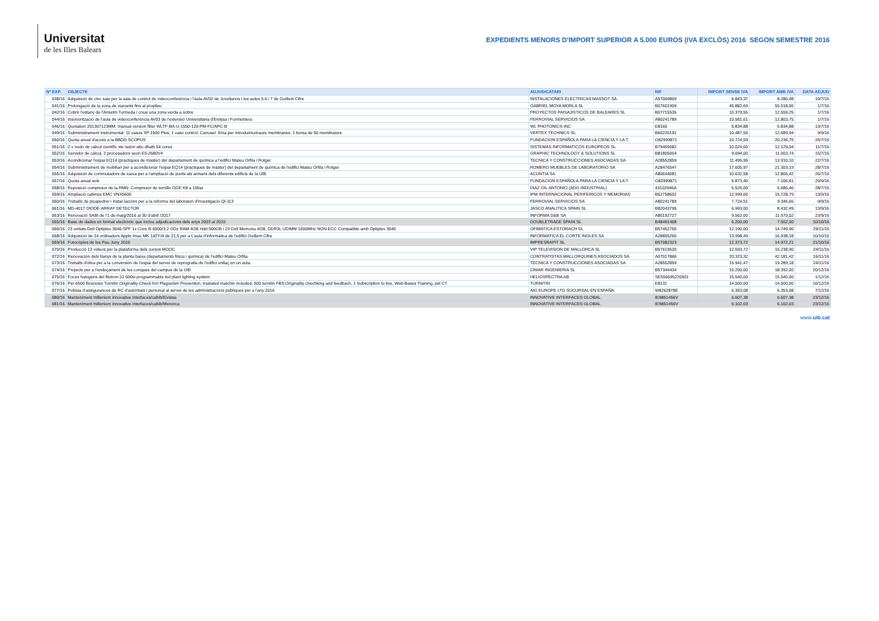Universitat
de les Illes Balears
EXPEDIENTS MENORS D'IMPORT SUPERIOR A 5.000 EUROS (IVA EXCLÒS) 2016 SEGON SEMESTRE 2016
| Nº EXP. | OBJECTE | ADJUDICATARI | NIF | IMPORT SENSE IVA | IMPORT AMB IVA | DATA ADJUD |
| --- | --- | --- | --- | --- | --- | --- |
| 038/16 | Adquisició de cinc sais per la sala de control de videoconferència i l'aula AV02 de Jovellanos i les aules 5,6 i 7 de Guillem Cifre | INSTALACIONES ELECTRICAS MASSOT SA | A57069809 | 6.843,37 | 8.280,48 | 19/7/16 |
| 041/16 | Prolongació de la zona de vianants fins al propileu | GABRIEL MOYA MORLA SL | B07601909 | 45.882,69 | 55.518,06 | 1/7/16 |
| 042/16 | Cobrir l'estany de l'Anselm Turmeda i crear una zona verda a sobre | PROYECTOS PAISAJISTICOS DE BALEARES SL | B07715535 | 10.379,55 | 12.559,25 | 1/7/16 |
| 044/16 | Insonorització de l'aula de videoconferència AV03 de l'extensió Universitària d'Eivissa i Formentera | FERROVIAL SERVICIOS SA | A80241789 | 10.581,61 | 12.803,75 | 1/7/16 |
| 046/16 | Quotation 201307123MM: manual version filter WLTF-BA-U-1550-120-PM-FC/APC-B | WL PHOTONICS INC | E8160 | 5.834,88 | 5.834,88 | 13/7/16 |
| 049/16 | Subministrament instrumental: 11 vasos XP 1500 Plus, 1 vaso control, Carrusel. Eina per introduir/extraure membranes, 1 borsa de 50 membranes | VERTEX TECHNICS SL | B60220191 | 10.487,55 | 12.689,94 | 9/9/16 |
| 050/16 | Quota anual d'accès a la BBDD SCOPUS | FUNDACION ESPAÑOLA PARA LA CIENCIA Y LA T. | G82999871 | 16.724,59 | 20.236,75 | 26/7/16 |
| 051/16 | 2 x nodo de càlcul científic sie ladon abu dhabi 64 cores | SISTEMAS INFORMATICOS EUROPEOS SL | B79409082 | 10.024,00 | 12.129,04 | 11/7/16 |
| 052/16 | Servidor de càlcul, 2 procesadors xeon E5-2680V4 | GRAPHIC TECHNOLOGY & SOLUTIONS SL | B81805004 | 9.094,00 | 11.003,74 | 15/7/16 |
| 053/16 | Acondicionar l'espai EQ14 (pràctiques de màster) del departament de química a l'edifici Mateu Orfila i Rotger | TECNICA Y CONSTRUCCIONES ASOCIADAS SA | A28552859 | 11.495,95 | 13.910,10 | 22/7/16 |
| 054/16 | Subministrament de mobiliari per a acondicionar l'espai EQ14 (pràctiques de màster) del departament de química de l'edifici Mateu Orfila i Rotger | ROMERO MUEBLES DE LABORATORIO SA | A28476547 | 17.605,97 | 21.303,19 | 28/7/16 |
| 055/16 | Adquisició de commutadors de xarxa per a l'ampliació de punts als armaris dels diferents edificis de la UIB | ACUNTIA SA | A80644081 | 10.632,58 | 12.865,42 | 26/7/16 |
| 057/16 | Quota anual wok | FUNDACION ESPAÑOLA PARA LA CIENCIA Y LA T. | G82999871 | 5.873,40 | 7.106,81 | 29/9/16 |
| 058/16 | Reposició compresor de la RMN: Compresor de tornillo OGE K8 a 10bar | DIAZ GIL ANTONIO (ADG INDUSTRIAL) | 43102946A | 5.526,00 | 6.686,46 | 28/7/16 |
| 059/16 | Ampliació cabines EMC VNX5600 | IPM INTERNACIONAL PERIFERICOS Y MEMORIAS | B62758602 | 12.999,00 | 15.728,79 | 13/9/16 |
| 060/16 | Treballs de picapedrer i instal·lacions per a la reforma del laboratori d'investigació QI-113 | FERROVIAL SERVICIOS SA | A80241789 | 7.724,51 | 9.346,66 | 9/9/16 |
| 061/16 | MD-4017 DIODE-ARRAY DETECTOR | JASCO ANALITICA SPAIN SL | B82043795 | 6.969,00 | 8.432,49 | 13/9/16 |
| 063/16 | Renovaciò SABI de l'1 de maig/2016 al 30 d'abril /2017 | INFORMA D&B SA | A80192727 | 9.562,00 | 11.570,02 | 23/9/16 |
| 065/16 | Base de dades en format electrònic que inclou adjudicacions dels anys 2003 al 2015 | DOUBLETRADE SPAIN SL | B48491468 | 6.200,00 | 7.502,00 | 10/10/16 |
| 066/16 | 23 unitats Dell Optiplex 3040-SFF 1x Core i5 6500/3.2 GDz RAM 4GB Hdd 500GB i 23 Dell Memoria 4GB, DDR3L UDIMM 1600MHz NON-ECC Compatible amb Optiplex 3040 | OFIMATICA ESTORACH SL | B57452765 | 12.190,00 | 14.749,90 | 29/11/16 |
| 068/16 | Adquisició de 14 ordinadors Apple Imac MK 142Y/A de 21,5 per a L'aula d'informàtica de l'edifici Guillem Cifre | INFORMATICA EL CORTE INGLES SA | A28855260 | 13.998,49 | 16.938,18 | 10/10/16 |
| 069/16 | Fotocòpies de les Pau Juny 2016 | IMPRESRAPIT SL | B57082323 | 12.373,72 | 14.972,21 | 21/10/16 |
| 070/16 | Producció 13 videos per la plataforma dels cursos MOOC | VIP TELEVISION DE MALLORCA SL | B57619520 | 12.593,72 | 15.238,40 | 24/11/16 |
| 072/16 | Renovación dels banys de la planta baixa (departaments fisica i quimica) de l'edifici Mateu Orfila. | CONTRATISTAS MALLORQUINES ASOCIADOS SA | A07017866 | 33.323,32 | 42.181,42 | 16/11/16 |
| 073/16 | Treballs d'obra per a la conversión de l'espai del servei de reprografia de l'edifici enllaç en un aula. | TECNICA Y CONSTRUCCIONES ASOCIADAS SA | A28552859 | 15.941,47 | 19.289,18 | 24/11/16 |
| 074/16 | Projecte per a l'endeçament de les conques del campus de la UIB | CIMAR INGENIERIA SL | B57344434 | 15.200,00 | 18.392,00 | 20/12/16 |
| 075/16 | Focus halogens del fitotron:12 600w programmable led plant lighting system | HELIOSPECTRA AB | SE556695220501 | 15.540,00 | 15.540,00 | 1/12/16 |
| 076/16 | Per 6500 llicències Turnitin Originality Check fort Plagiarism Prevention, traslated matchin included, 500 turnitin FBS:Originality chechking and feedbach, 1 Subscription to live, Web-Bases Training, pel CT | TURNITIN | E8131 | 14.500,00 | 14.500,00 | 16/12/16 |
| 077/16 | Polissa d'assigurances de RC d'autoritats i personal al servei de les administracions públiques per a l'any 2016 | AIG EUROPE LTD SUCURSAL EN ESPAÑA | W8262878E | 6.353,08 | 6.353,08 | 7/12/16 |
| 080/16 | Manteniment millenium innovative interfaces/cabib/Eivissa | INNOVATIVE INTERFACES GLOBAL | IE9851456V | 6.607,38 | 6.607,38 | 23/12/16 |
| 081/16 | Manteniment millenium innovative interfaces/cabib/Menorca | INNOVATIVE INTERFACES GLOBAL | IE9851456V | 6.102,03 | 6.102,03 | 23/12/16 |
www.uib.cat